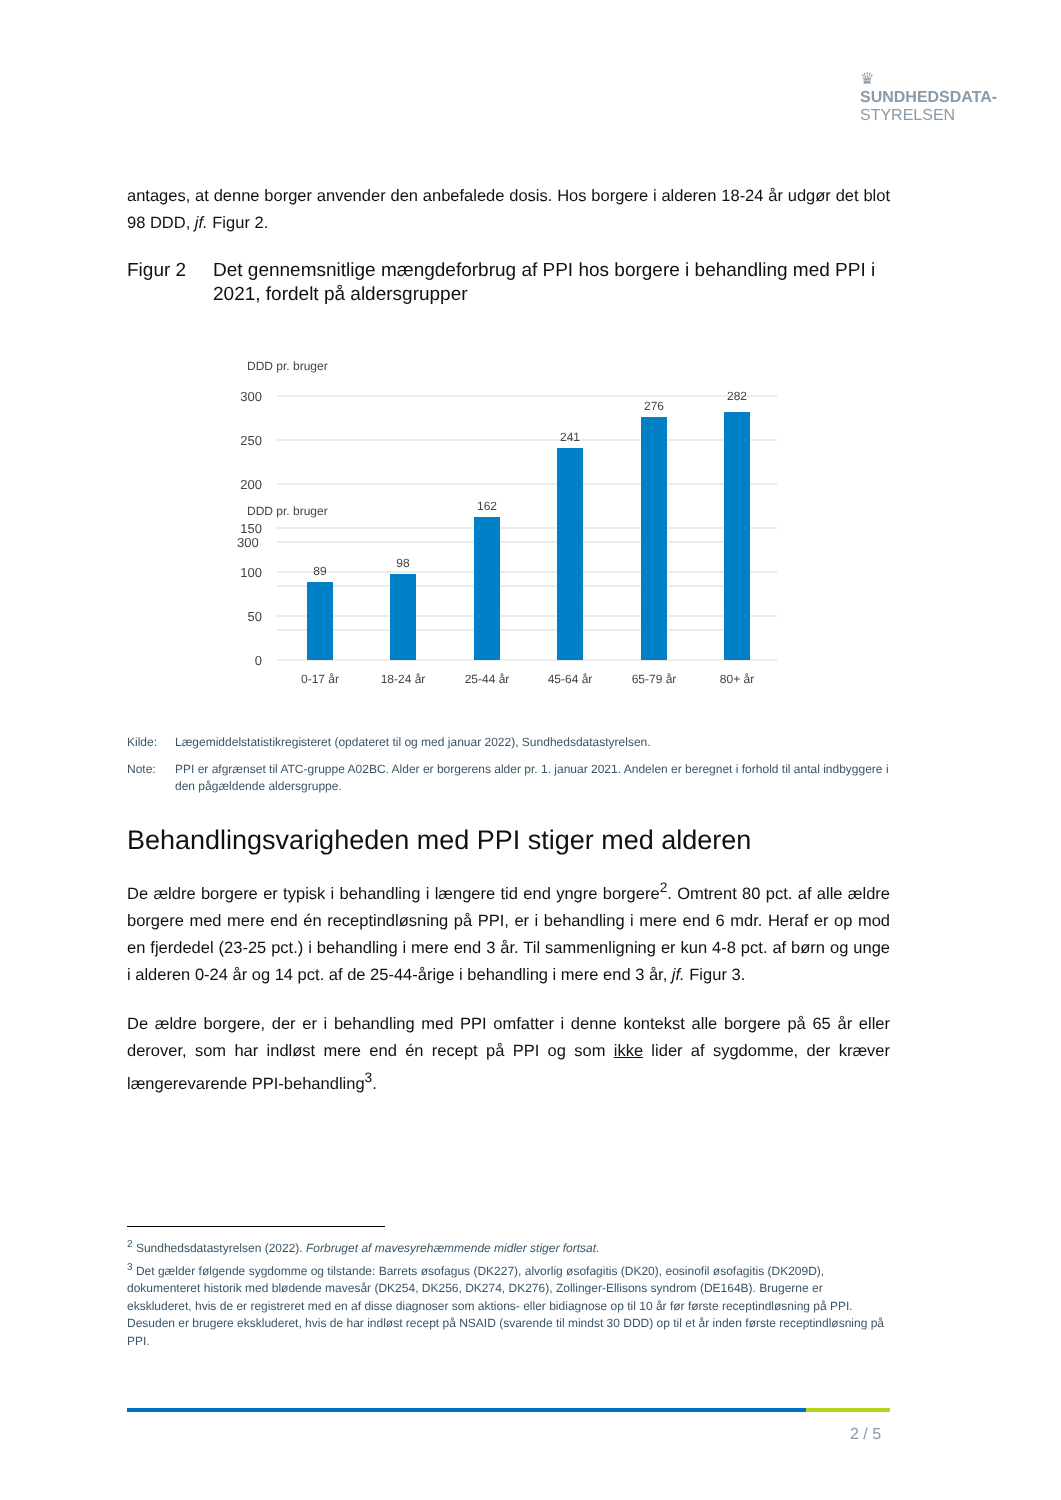♛
SUNDHEDSDATA-
STYRELSEN
antages, at denne borger anvender den anbefalede dosis. Hos borgere i alderen 18-24 år udgør det blot 98 DDD, jf. Figur 2.
Figur 2 Det gennemsnitlige mængdeforbrug af PPI hos borgere i behandling med PPI i 2021, fordelt på aldersgrupper
DDD pr. bruger
300
DDD pr. bruger
300
250
200
150
100
50
0
89
98
162
241
276
282
0-17 år
18-24 år
25-44 år
45-64 år
65-79 år
80+ år
Kilde: Lægemiddelstatistikregisteret (opdateret til og med januar 2022), Sundhedsdatastyrelsen.
Note: PPI er afgrænset til ATC-gruppe A02BC. Alder er borgerens alder pr. 1. januar 2021. Andelen er beregnet i forhold til antal indbyggere i den pågældende aldersgruppe.
Behandlingsvarigheden med PPI stiger med alderen
De ældre borgere er typisk i behandling i længere tid end yngre borgere<sup>2</sup>. Omtrent 80 pct. af alle ældre borgere med mere end én receptindløsning på PPI, er i behandling i mere end 6 mdr. Heraf er op mod en fjerdedel (23-25 pct.) i behandling i mere end 3 år. Til sammenligning er kun 4-8 pct. af børn og unge i alderen 0-24 år og 14 pct. af de 25-44-årige i behandling i mere end 3 år, jf. Figur 3.
De ældre borgere, der er i behandling med PPI omfatter i denne kontekst alle borgere på 65 år eller derover, som har indløst mere end én recept på PPI og som ikke lider af sygdomme, der kræver længerevarende PPI-behandling<sup>3</sup>.
<sup>2</sup> Sundhedsdatastyrelsen (2022). Forbruget af mavesyrehæmmende midler stiger fortsat.
<sup>3</sup> Det gælder følgende sygdomme og tilstande: Barrets øsofagus (DK227), alvorlig øsofagitis (DK20), eosinofil øsofagitis (DK209D), dokumenteret historik med blødende mavesår (DK254, DK256, DK274, DK276), Zollinger-Ellisons syndrom (DE164B). Brugerne er ekskluderet, hvis de er registreret med en af disse diagnoser som aktions- eller bidiagnose op til 10 år før første receptindløsning på PPI. Desuden er brugere ekskluderet, hvis de har indløst recept på NSAID (svarende til mindst 30 DDD) op til et år inden første receptindløsning på PPI.
2 / 5